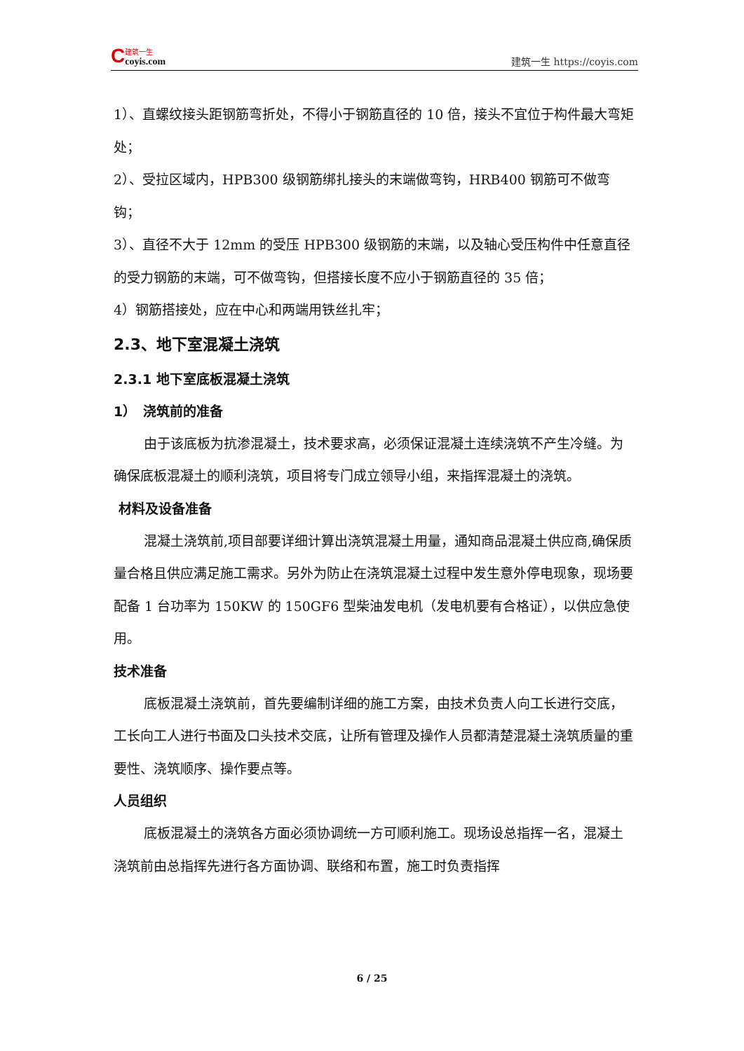C
建筑一生
coyis.com
建筑一生 https://coyis.com
1）、直螺纹接头距钢筋弯折处，不得小于钢筋直径的 10 倍，接头不宜位于构件最大弯矩处；
2）、受拉区域内，HPB300 级钢筋绑扎接头的末端做弯钩，HRB400 钢筋可不做弯钩；
3）、直径不大于 12mm 的受压 HPB300 级钢筋的末端，以及轴心受压构件中任意直径的受力钢筋的末端，可不做弯钩，但搭接长度不应小于钢筋直径的 35 倍；
4）钢筋搭接处，应在中心和两端用铁丝扎牢；
2.3、地下室混凝土浇筑
2.3.1 地下室底板混凝土浇筑
1）　浇筑前的准备
由于该底板为抗渗混凝土，技术要求高，必须保证混凝土连续浇筑不产生冷缝。为确保底板混凝土的顺利浇筑，项目将专门成立领导小组，来指挥混凝土的浇筑。
材料及设备准备
混凝土浇筑前,项目部要详细计算出浇筑混凝土用量，通知商品混凝土供应商,确保质量合格且供应满足施工需求。另外为防止在浇筑混凝土过程中发生意外停电现象，现场要配备 1 台功率为 150KW 的 150GF6 型柴油发电机（发电机要有合格证），以供应急使用。
技术准备
底板混凝土浇筑前，首先要编制详细的施工方案，由技术负责人向工长进行交底，工长向工人进行书面及口头技术交底，让所有管理及操作人员都清楚混凝土浇筑质量的重要性、浇筑顺序、操作要点等。
人员组织
底板混凝土的浇筑各方面必须协调统一方可顺利施工。现场设总指挥一名，混凝土浇筑前由总指挥先进行各方面协调、联络和布置，施工时负责指挥
6 / 25